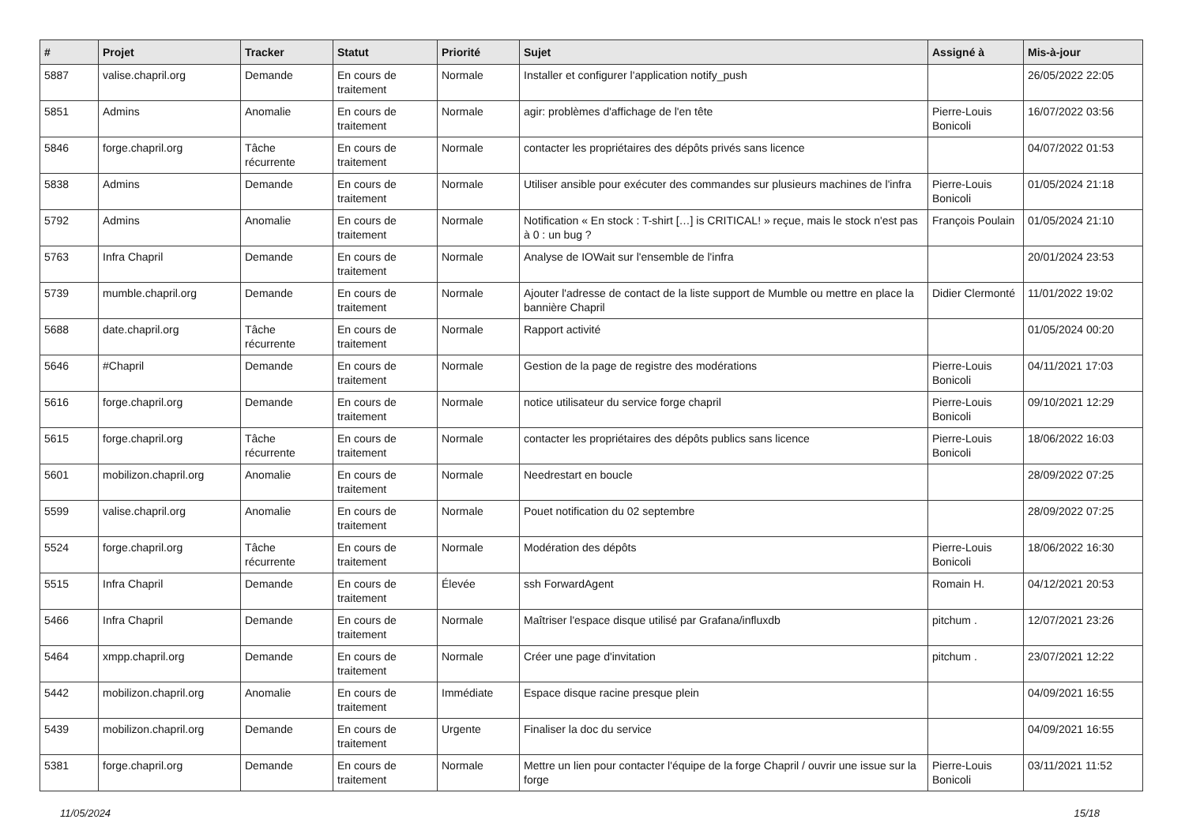| # | Projet | Tracker | Statut | Priorité | Sujet | Assigné à | Mis-à-jour |
| --- | --- | --- | --- | --- | --- | --- | --- |
| 5887 | valise.chapril.org | Demande | En cours de traitement | Normale | Installer et configurer l'application notify_push | | 26/05/2022 22:05 |
| 5851 | Admins | Anomalie | En cours de traitement | Normale | agir: problèmes d'affichage de l'en tête | Pierre-Louis Bonicoli | 16/07/2022 03:56 |
| 5846 | forge.chapril.org | Tâche récurrente | En cours de traitement | Normale | contacter les propriétaires des dépôts privés sans licence | | 04/07/2022 01:53 |
| 5838 | Admins | Demande | En cours de traitement | Normale | Utiliser ansible pour exécuter des commandes sur plusieurs machines de l'infra | Pierre-Louis Bonicoli | 01/05/2024 21:18 |
| 5792 | Admins | Anomalie | En cours de traitement | Normale | Notification « En stock : T-shirt […] is CRITICAL! » reçue, mais le stock n'est pas à 0 : un bug ? | François Poulain | 01/05/2024 21:10 |
| 5763 | Infra Chapril | Demande | En cours de traitement | Normale | Analyse de IOWait sur l'ensemble de l'infra | | 20/01/2024 23:53 |
| 5739 | mumble.chapril.org | Demande | En cours de traitement | Normale | Ajouter l'adresse de contact de la liste support de Mumble ou mettre en place la bannière Chapril | Didier Clermonté | 11/01/2022 19:02 |
| 5688 | date.chapril.org | Tâche récurrente | En cours de traitement | Normale | Rapport activité | | 01/05/2024 00:20 |
| 5646 | #Chapril | Demande | En cours de traitement | Normale | Gestion de la page de registre des modérations | Pierre-Louis Bonicoli | 04/11/2021 17:03 |
| 5616 | forge.chapril.org | Demande | En cours de traitement | Normale | notice utilisateur du service forge chapril | Pierre-Louis Bonicoli | 09/10/2021 12:29 |
| 5615 | forge.chapril.org | Tâche récurrente | En cours de traitement | Normale | contacter les propriétaires des dépôts publics sans licence | Pierre-Louis Bonicoli | 18/06/2022 16:03 |
| 5601 | mobilizon.chapril.org | Anomalie | En cours de traitement | Normale | Needrestart en boucle | | 28/09/2022 07:25 |
| 5599 | valise.chapril.org | Anomalie | En cours de traitement | Normale | Pouet notification du 02 septembre | | 28/09/2022 07:25 |
| 5524 | forge.chapril.org | Tâche récurrente | En cours de traitement | Normale | Modération des dépôts | Pierre-Louis Bonicoli | 18/06/2022 16:30 |
| 5515 | Infra Chapril | Demande | En cours de traitement | Élevée | ssh ForwardAgent | Romain H. | 04/12/2021 20:53 |
| 5466 | Infra Chapril | Demande | En cours de traitement | Normale | Maîtriser l'espace disque utilisé par Grafana/influxdb | pitchum . | 12/07/2021 23:26 |
| 5464 | xmpp.chapril.org | Demande | En cours de traitement | Normale | Créer une page d'invitation | pitchum . | 23/07/2021 12:22 |
| 5442 | mobilizon.chapril.org | Anomalie | En cours de traitement | Immédiate | Espace disque racine presque plein | | 04/09/2021 16:55 |
| 5439 | mobilizon.chapril.org | Demande | En cours de traitement | Urgente | Finaliser la doc du service | | 04/09/2021 16:55 |
| 5381 | forge.chapril.org | Demande | En cours de traitement | Normale | Mettre un lien pour contacter l'équipe de la forge Chapril / ouvrir une issue sur la forge | Pierre-Louis Bonicoli | 03/11/2021 11:52 |
11/05/2024 15/18